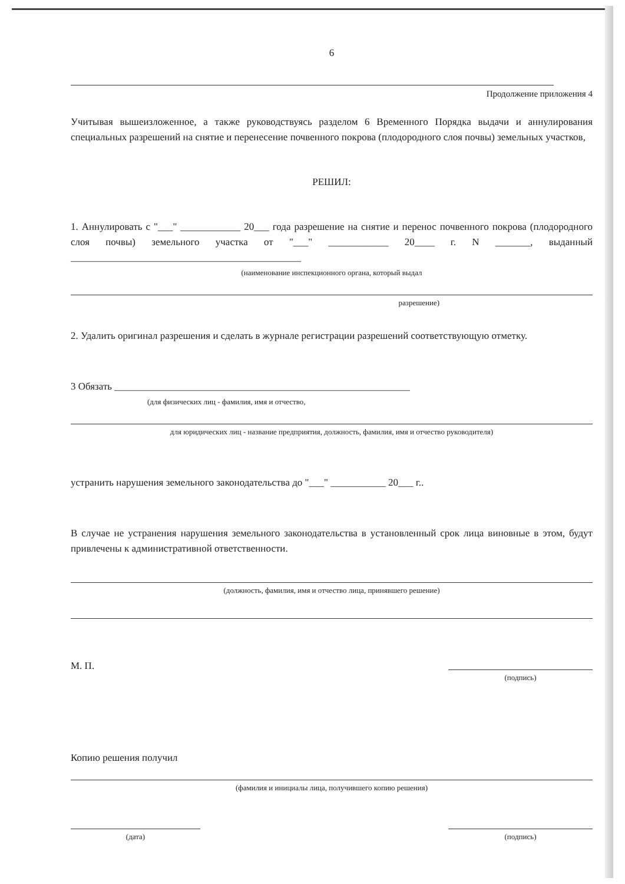6
Продолжение приложения 4
Учитывая вышеизложенное, а также руководствуясь разделом 6 Временного Порядка выдачи и аннулирования специальных разрешений на снятие и перенесение почвенного покрова (плодородного слоя почвы) земельных участков,
РЕШИЛ:
1. Аннулировать с "___" ____________ 20___ года разрешение на снятие и перенос почвенного покрова (плодородного слоя почвы) земельного участка от "___" ____________ 20____ г. N _______, выданный ______________________________________________
(наименование инспекционного органа, который выдал
разрешение)
2. Удалить оригинал разрешения и сделать в журнале регистрации разрешений соответствующую отметку.
3 Обязать ___________________________________________________________
(для физических лиц - фамилия, имя и отчество,
для юридических лиц - название предприятия, должность, фамилия, имя и отчество руководителя)
устранить нарушения земельного законодательства до "___" ___________ 20___ г..
В случае не устранения нарушения земельного законодательства в установленный срок лица виновные в этом, будут привлечены к административной ответственности.
(должность, фамилия, имя и отчество лица, принявшего решение)
М. П.
(подпись)
Копию решения получил
(фамилия и инициалы лица, получившего копию решения)
(дата) (подпись)